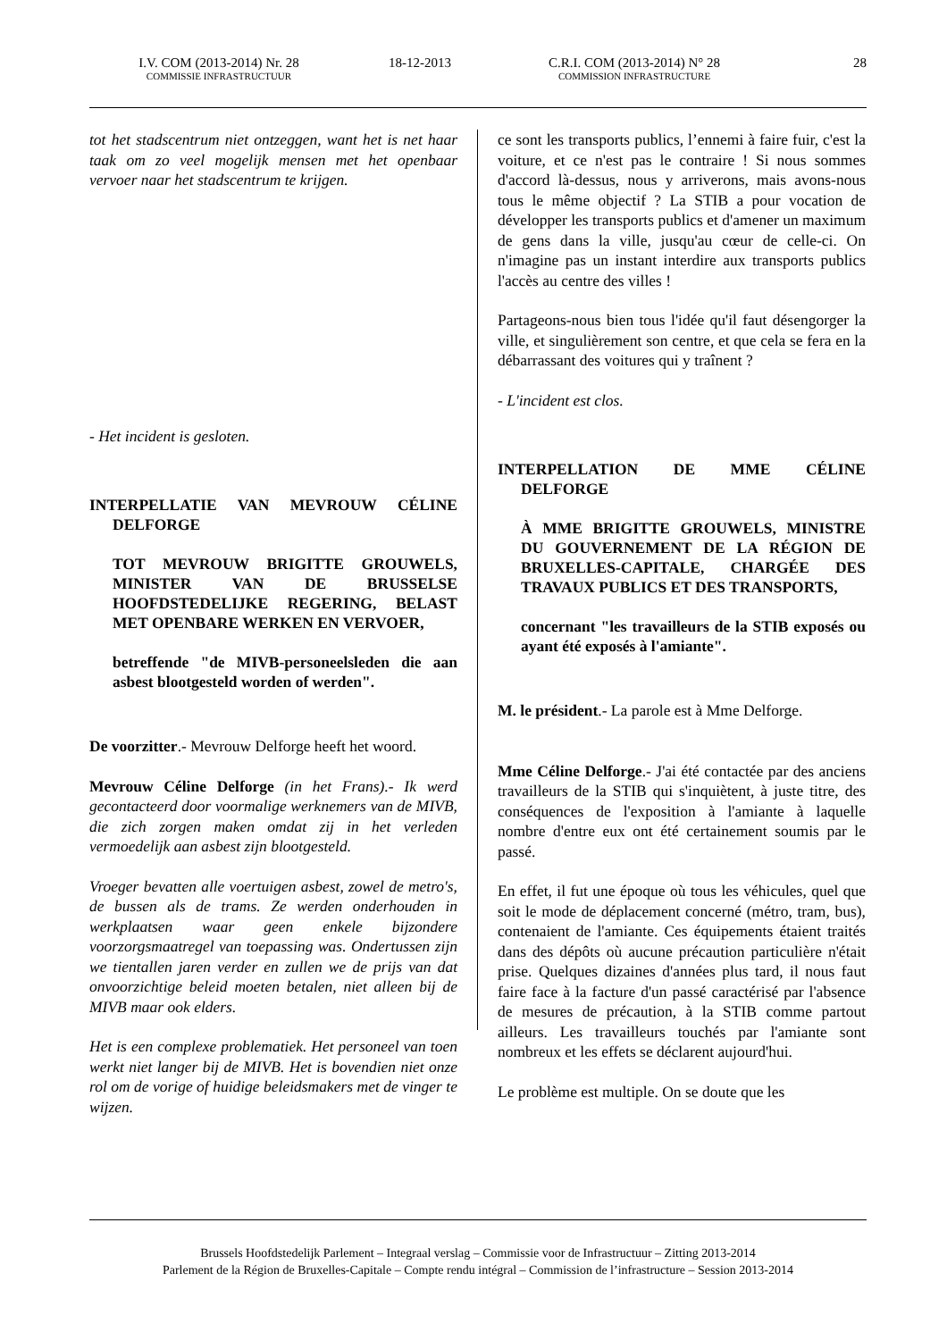I.V. COM (2013-2014) Nr. 28
COMMISSIE INFRASTRUCTUUR
18-12-2013 C.R.I. COM (2013-2014) N° 28
COMMISSION INFRASTRUCTURE
28
tot het stadscentrum niet ontzeggen, want het is net haar taak om zo veel mogelijk mensen met het openbaar vervoer naar het stadscentrum te krijgen.
- Het incident is gesloten.
INTERPELLATIE VAN MEVROUW CÉLINE DELFORGE
TOT MEVROUW BRIGITTE GROUWELS, MINISTER VAN DE BRUSSELSE HOOFDSTEDELIJKE REGERING, BELAST MET OPENBARE WERKEN EN VERVOER,
betreffende "de MIVB-personeelsleden die aan asbest blootgesteld worden of werden".
De voorzitter.- Mevrouw Delforge heeft het woord.
Mevrouw Céline Delforge (in het Frans).- Ik werd gecontacteerd door voormalige werknemers van de MIVB, die zich zorgen maken omdat zij in het verleden vermoedelijk aan asbest zijn blootgesteld.
Vroeger bevatten alle voertuigen asbest, zowel de metro's, de bussen als de trams. Ze werden onderhouden in werkplaatsen waar geen enkele bijzondere voorzorgsmaatregel van toepassing was. Ondertussen zijn we tientallen jaren verder en zullen we de prijs van dat onvoorzichtige beleid moeten betalen, niet alleen bij de MIVB maar ook elders.
Het is een complexe problematiek. Het personeel van toen werkt niet langer bij de MIVB. Het is bovendien niet onze rol om de vorige of huidige beleidsmakers met de vinger te wijzen.
ce sont les transports publics, l’ennemi à faire fuir, c'est la voiture, et ce n'est pas le contraire ! Si nous sommes d'accord là-dessus, nous y arriverons, mais avons-nous tous le même objectif ? La STIB a pour vocation de développer les transports publics et d'amener un maximum de gens dans la ville, jusqu'au cœur de celle-ci. On n'imagine pas un instant interdire aux transports publics l'accès au centre des villes !
Partageons-nous bien tous l'idée qu'il faut désengorger la ville, et singulièrement son centre, et que cela se fera en la débarrassant des voitures qui y traînent ?
- L'incident est clos.
INTERPELLATION DE MME CÉLINE DELFORGE
À MME BRIGITTE GROUWELS, MINISTRE DU GOUVERNEMENT DE LA RÉGION DE BRUXELLES-CAPITALE, CHARGÉE DES TRAVAUX PUBLICS ET DES TRANSPORTS,
concernant "les travailleurs de la STIB exposés ou ayant été exposés à l'amiante".
M. le président.- La parole est à Mme Delforge.
Mme Céline Delforge.- J'ai été contactée par des anciens travailleurs de la STIB qui s'inquiètent, à juste titre, des conséquences de l'exposition à l'amiante à laquelle nombre d'entre eux ont été certainement soumis par le passé.
En effet, il fut une époque où tous les véhicules, quel que soit le mode de déplacement concerné (métro, tram, bus), contenaient de l'amiante. Ces équipements étaient traités dans des dépôts où aucune précaution particulière n'était prise. Quelques dizaines d'années plus tard, il nous faut faire face à la facture d'un passé caractérisé par l'absence de mesures de précaution, à la STIB comme partout ailleurs. Les travailleurs touchés par l'amiante sont nombreux et les effets se déclarent aujourd'hui.
Le problème est multiple. On se doute que les
Brussels Hoofdstedelijk Parlement – Integraal verslag – Commissie voor de Infrastructuur – Zitting 2013-2014
Parlement de la Région de Bruxelles-Capitale – Compte rendu intégral – Commission de l’infrastructure – Session 2013-2014